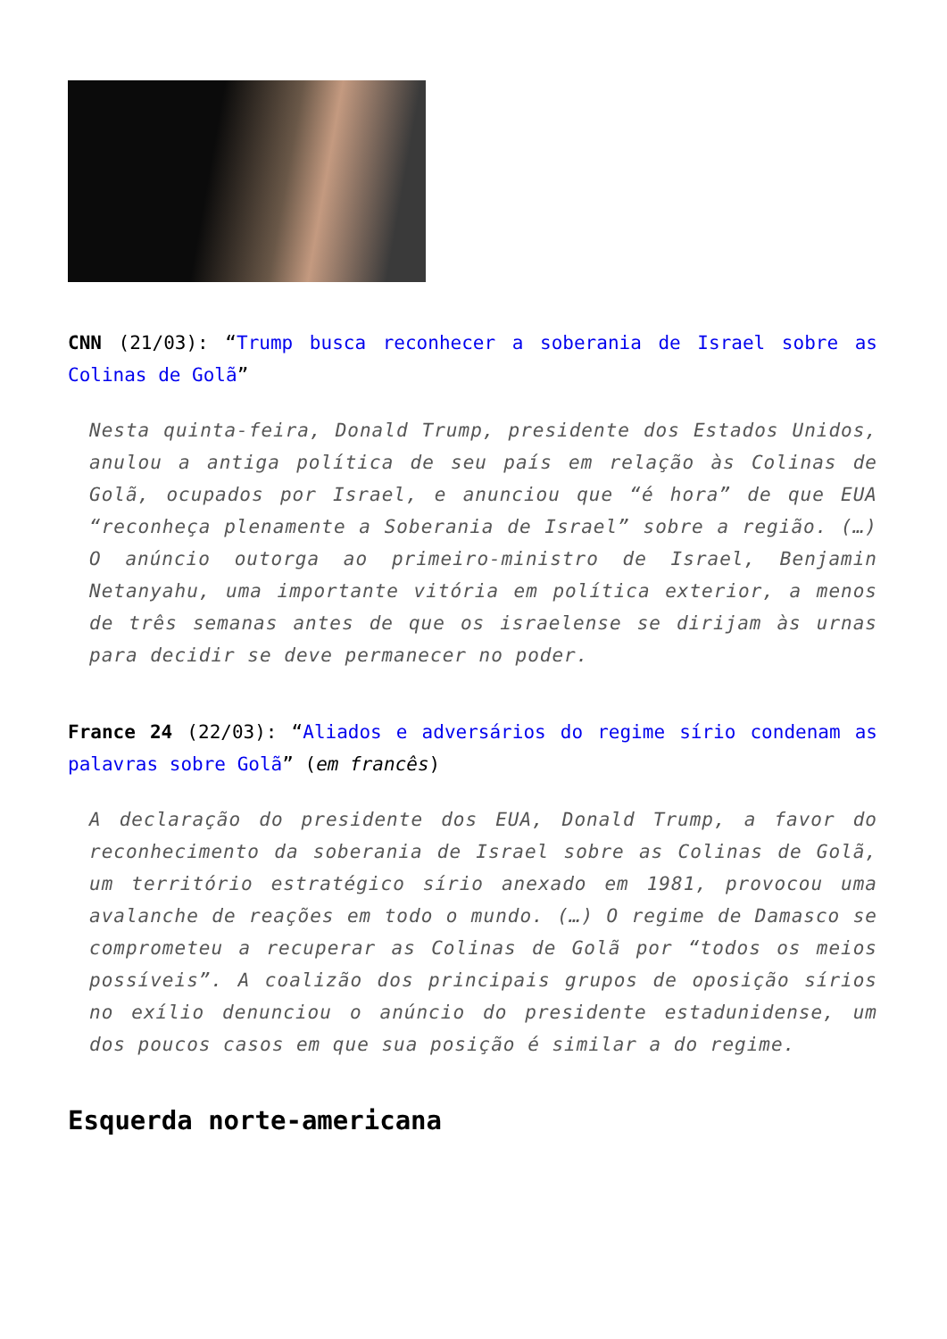CNN (21/03): “Trump busca reconhecer a soberania de Israel sobre as Colinas de Golã”
Nesta quinta-feira, Donald Trump, presidente dos Estados Unidos, anulou a antiga política de seu país em relação às Colinas de Golã, ocupados por Israel, e anunciou que “é hora” de que EUA “reconheça plenamente a Soberania de Israel” sobre a região. (…) O anúncio outorga ao primeiro-ministro de Israel, Benjamin Netanyahu, uma importante vitória em política exterior, a menos de três semanas antes de que os israelense se dirijam às urnas para decidir se deve permanecer no poder.
France 24 (22/03): “Aliados e adversários do regime sírio condenam as palavras sobre Golã” (em francês)
A declaração do presidente dos EUA, Donald Trump, a favor do reconhecimento da soberania de Israel sobre as Colinas de Golã, um território estratégico sírio anexado em 1981, provocou uma avalanche de reações em todo o mundo. (…) O regime de Damasco se comprometeu a recuperar as Colinas de Golã por “todos os meios possíveis”. A coalizão dos principais grupos de oposição sírios no exílio denunciou o anúncio do presidente estadunidense, um dos poucos casos em que sua posição é similar a do regime.
Esquerda norte-americana